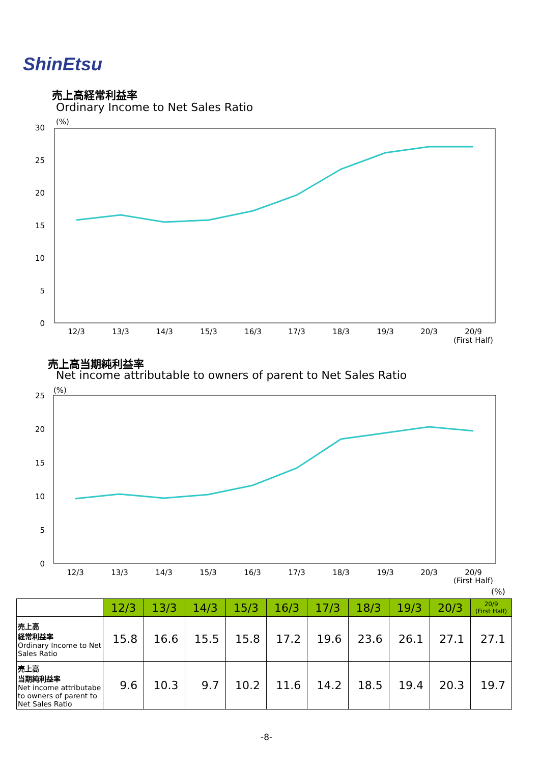ShinEtsu
売上高経常利益率
Ordinary Income to Net Sales Ratio
(%)
30
25
20
15
10
5
0
12/3
13/3
14/3
15/3
16/3
17/3
18/3
19/3
20/3
20/9
(First Half)
売上高当期純利益率
Net income attributable to owners of parent to Net Sales Ratio
(%)
25
20
15
10
5
0
12/3
13/3
14/3
15/3
16/3
17/3
18/3
19/3
20/3
20/9
(First Half)
(%)
| | 12/3 | 13/3 | 14/3 | 15/3 | 16/3 | 17/3 | 18/3 | 19/3 | 20/3 | 20/9 (First Half) |
| 売上高 経常利益率 Ordinary Income to Net Sales Ratio | 15.8 | 16.6 | 15.5 | 15.8 | 17.2 | 19.6 | 23.6 | 26.1 | 27.1 | 27.1 |
| 売上高 当期純利益率 Net income attributabe to owners of parent to Net Sales Ratio | 9.6 | 10.3 | 9.7 | 10.2 | 11.6 | 14.2 | 18.5 | 19.4 | 20.3 | 19.7 |
-8-